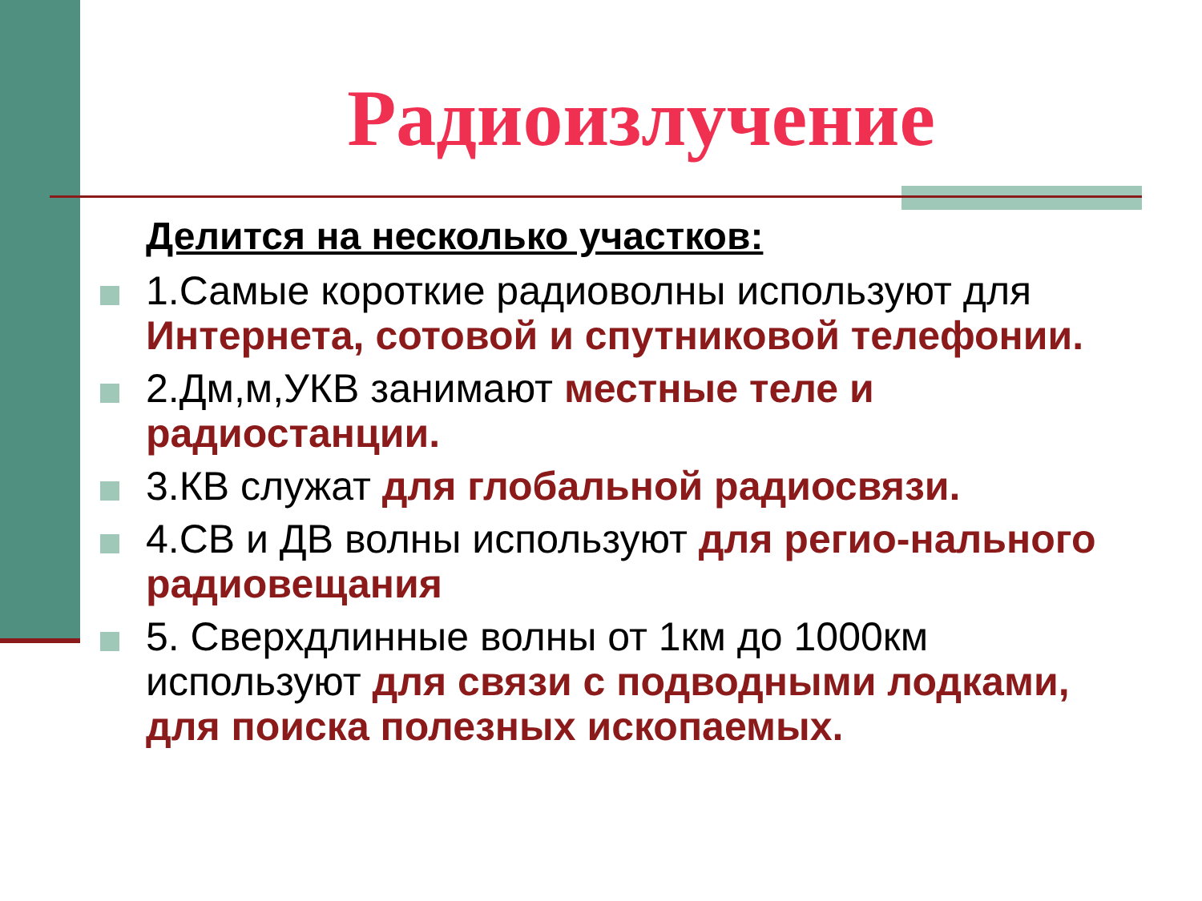Радиоизлучение
Делится на несколько участков:
1.Самые короткие радиоволны используют для Интернета, сотовой и спутниковой телефонии.
2.Дм,м,УКВ занимают местные теле и радиостанции.
3.КВ служат для глобальной радиосвязи.
4.СВ и ДВ волны используют для регио-нального радиовещания
5. Сверхдлинные волны от 1км до 1000км используют для связи с подводными лодками, для поиска полезных ископаемых.